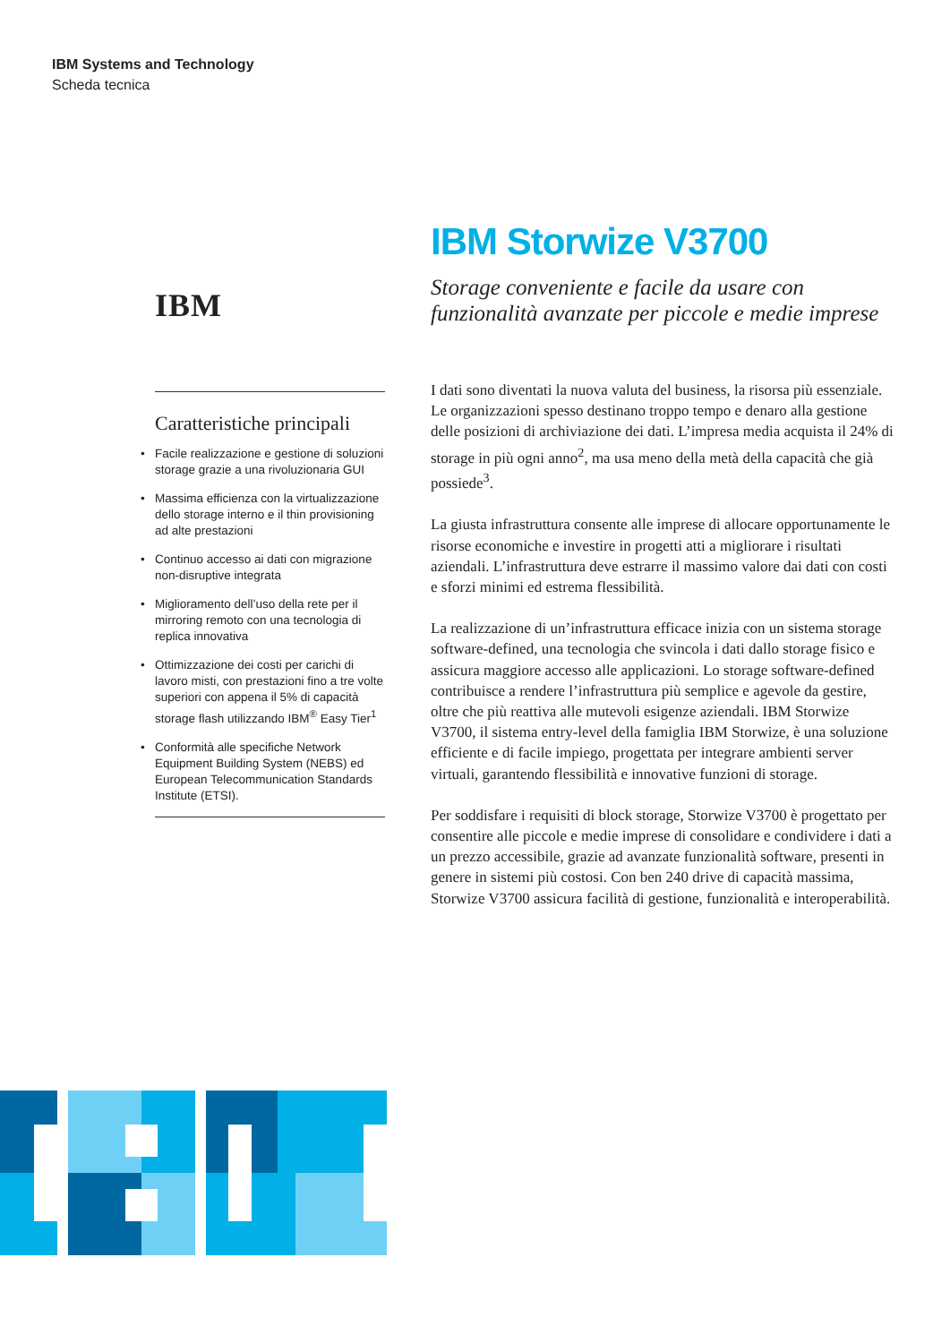IBM Systems and Technology
Scheda tecnica
IBM
Caratteristiche principali
• Facile realizzazione e gestione di soluzioni storage grazie a una rivoluzionaria GUI
• Massima efficienza con la virtualizzazione dello storage interno e il thin provisioning ad alte prestazioni
• Continuo accesso ai dati con migrazione non-disruptive integrata
• Miglioramento dell’uso della rete per il mirroring remoto con una tecnologia di replica innovativa
• Ottimizzazione dei costi per carichi di lavoro misti, con prestazioni fino a tre volte superiori con appena il 5% di capacità storage flash utilizzando IBM<sup>®</sup> Easy Tier<sup>1</sup>
• Conformità alle specifiche Network Equipment Building System (NEBS) ed European Telecommunication Standards Institute (ETSI).
IBM Storwize V3700
Storage conveniente e facile da usare con funzionalità avanzate per piccole e medie imprese
I dati sono diventati la nuova valuta del business, la risorsa più essenziale. Le organizzazioni spesso destinano troppo tempo e denaro alla gestione delle posizioni di archiviazione dei dati. L’impresa media acquista il 24% di storage in più ogni anno<sup>2</sup>, ma usa meno della metà della capacità che già possiede<sup>3</sup>.
La giusta infrastruttura consente alle imprese di allocare opportunamente le risorse economiche e investire in progetti atti a migliorare i risultati aziendali. L’infrastruttura deve estrarre il massimo valore dai dati con costi e sforzi minimi ed estrema flessibilità.
La realizzazione di un’infrastruttura efficace inizia con un sistema storage software-defined, una tecnologia che svincola i dati dallo storage fisico e assicura maggiore accesso alle applicazioni. Lo storage software-defined contribuisce a rendere l’infrastruttura più semplice e agevole da gestire, oltre che più reattiva alle mutevoli esigenze aziendali. IBM Storwize V3700, il sistema entry-level della famiglia IBM Storwize, è una soluzione efficiente e di facile impiego, progettata per integrare ambienti server virtuali, garantendo flessibilità e innovative funzioni di storage.
Per soddisfare i requisiti di block storage, Storwize V3700 è progettato per consentire alle piccole e medie imprese di consolidare e condividere i dati a un prezzo accessibile, grazie ad avanzate funzionalità software, presenti in genere in sistemi più costosi. Con ben 240 drive di capacità massima, Storwize V3700 assicura facilità di gestione, funzionalità e interoperabilità.